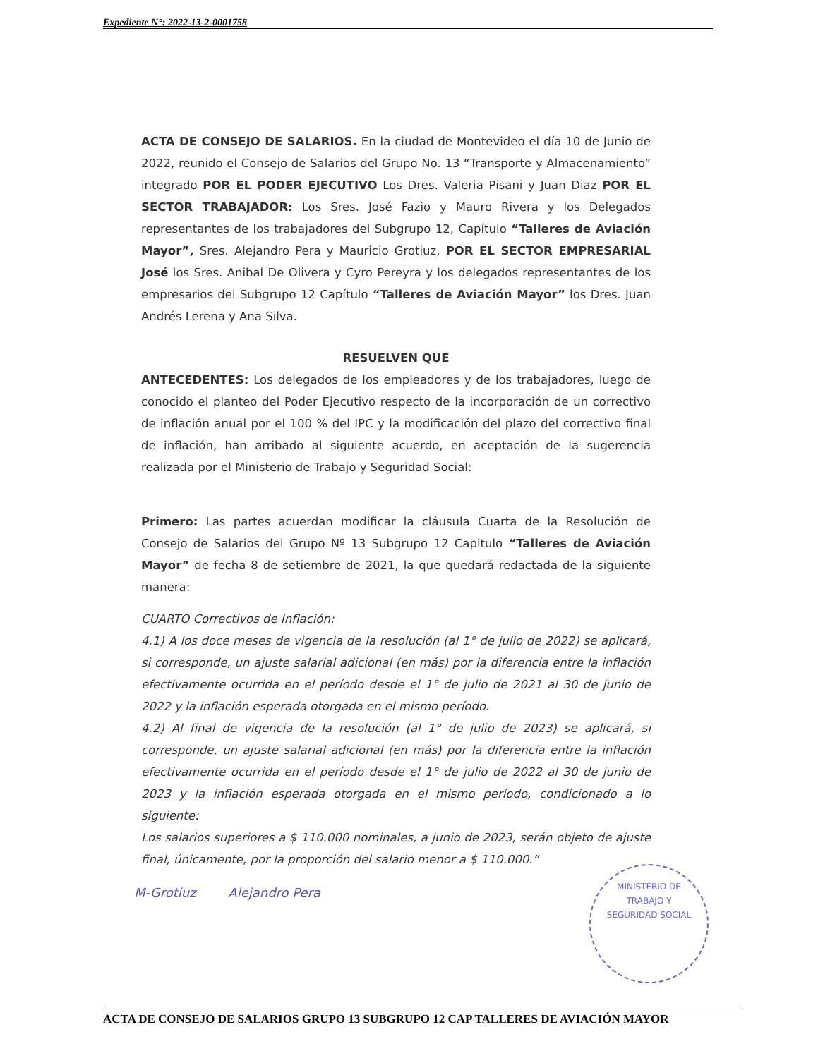Expediente N°: 2022-13-2-0001758
ACTA DE CONSEJO DE SALARIOS. En la ciudad de Montevideo el día 10 de Junio de 2022, reunido el Consejo de Salarios del Grupo No. 13 “Transporte y Almacenamiento” integrado POR EL PODER EJECUTIVO Los Dres. Valeria Pisani y Juan Diaz POR EL SECTOR TRABAJADOR: Los Sres. José Fazio y Mauro Rivera y los Delegados representantes de los trabajadores del Subgrupo 12, Capítulo “Talleres de Aviación Mayor”, Sres. Alejandro Pera y Mauricio Grotiuz, POR EL SECTOR EMPRESARIAL José los Sres. Anibal De Olivera y Cyro Pereyra y los delegados representantes de los empresarios del Subgrupo 12 Capítulo “Talleres de Aviación Mayor” los Dres. Juan Andrés Lerena y Ana Silva.
RESUELVEN QUE
ANTECEDENTES: Los delegados de los empleadores y de los trabajadores, luego de conocido el planteo del Poder Ejecutivo respecto de la incorporación de un correctivo de inflación anual por el 100 % del IPC y la modificación del plazo del correctivo final de inflación, han arribado al siguiente acuerdo, en aceptación de la sugerencia realizada por el Ministerio de Trabajo y Seguridad Social:
Primero: Las partes acuerdan modificar la cláusula Cuarta de la Resolución de Consejo de Salarios del Grupo Nº 13 Subgrupo 12 Capitulo “Talleres de Aviación Mayor” de fecha 8 de setiembre de 2021, la que quedará redactada de la siguiente manera:
CUARTO Correctivos de Inflación:
4.1) A los doce meses de vigencia de la resolución (al 1° de julio de 2022) se aplicará, si corresponde, un ajuste salarial adicional (en más) por la diferencia entre la inflación efectivamente ocurrida en el período desde el 1° de julio de 2021 al 30 de junio de 2022 y la inflación esperada otorgada en el mismo período.
4.2) Al final de vigencia de la resolución (al 1° de julio de 2023) se aplicará, si corresponde, un ajuste salarial adicional (en más) por la diferencia entre la inflación efectivamente ocurrida en el período desde el 1° de julio de 2022 al 30 de junio de 2023 y la inflación esperada otorgada en el mismo período, condicionado a lo siguiente:
Los salarios superiores a $ 110.000 nominales, a junio de 2023, serán objeto de ajuste final, únicamente, por la proporción del salario menor a $ 110.000.”
M-Grotiuz Alejandro Pera
MINISTERIO DE
TRABAJO Y
SEGURIDAD SOCIAL
ACTA DE CONSEJO DE SALARIOS GRUPO 13 SUBGRUPO 12 CAP TALLERES DE AVIACIÓN MAYOR